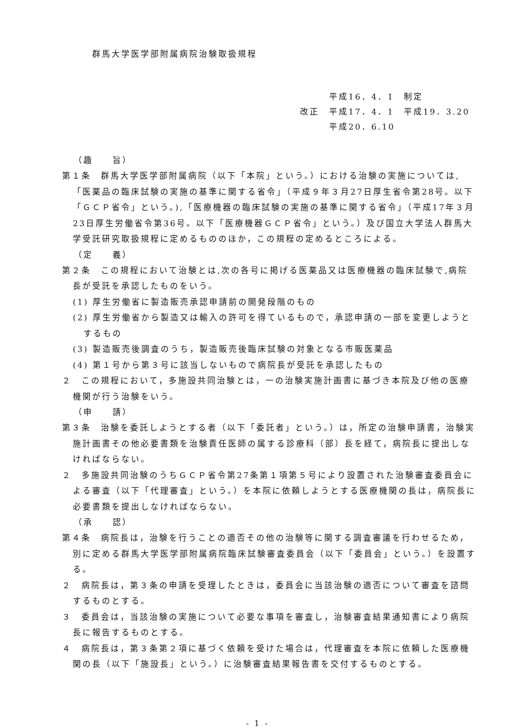群馬大学医学部附属病院治験取扱規程
　　　平成16．4．1　制定
改正　平成17．4．1　平成19．3.20
　　　平成20．6.10
（趣　　旨）
第１条　群馬大学医学部附属病院（以下「本院」という。）における治験の実施については,「医薬品の臨床試験の実施の基準に関する省令」（平成９年３月27日厚生省令第28号。以下「ＧＣＰ省令」という。),「医療機器の臨床試験の実施の基準に関する省令」（平成17年３月23日厚生労働省令第36号。以下「医療機器ＧＣＰ省令」という。）及び国立大学法人群馬大学受託研究取扱規程に定めるもののほか，この規程の定めるところによる。
（定　　義）
第２条　この規程において治験とは,次の各号に掲げる医薬品又は医療機器の臨床試験で,病院長が受託を承認したものをいう。
(1) 厚生労働省に製造販売承認申請前の開発段階のもの
(2) 厚生労働省から製造又は輸入の許可を得ているもので，承認申請の一部を変更しようとするもの
(3) 製造販売後調査のうち，製造販売後臨床試験の対象となる市販医薬品
(4) 第１号から第３号に該当しないもので病院長が受託を承認したもの
２　この規程において，多施設共同治験とは，一の治験実施計画書に基づき本院及び他の医療機関が行う治験をいう。
（申　　請）
第３条　治験を委託しようとする者（以下「委託者」という。）は，所定の治験申請書，治験実施計画書その他必要書類を治験責任医師の属する診療科（部）長を経て，病院長に提出しなければならない。
２　多施設共同治験のうちＧＣＰ省令第27条第１項第５号により設置された治験審査委員会による審査（以下「代理審査」という。）を本院に依頼しようとする医療機関の長は，病院長に必要書類を提出しなければならない。
（承　　認）
第４条　病院長は，治験を行うことの適否その他の治験等に関する調査審議を行わせるため，別に定める群馬大学医学部附属病院臨床試験審査委員会（以下「委員会」という。）を設置する。
２　病院長は，第３条の申請を受理したときは，委員会に当該治験の適否について審査を諮問するものとする。
３　委員会は，当該治験の実施について必要な事項を審査し，治験審査結果通知書により病院長に報告するものとする。
４　病院長は，第３条第２項に基づく依頼を受けた場合は，代理審査を本院に依頼した医療機関の長（以下「施設長」という。）に治験審査結果報告書を交付するものとする。
- 1 -